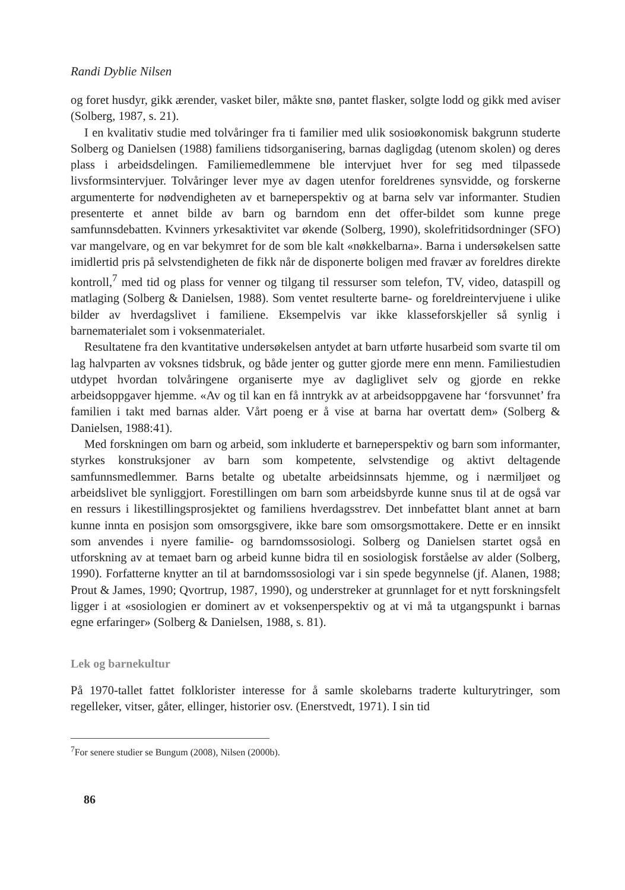Randi Dyblie Nilsen
og foret husdyr, gikk ærender, vasket biler, måkte snø, pantet flasker, solgte lodd og gikk med aviser (Solberg, 1987, s. 21).
I en kvalitativ studie med tolvåringer fra ti familier med ulik sosioøkonomisk bakgrunn studerte Solberg og Danielsen (1988) familiens tidsorganisering, barnas dagligdag (utenom skolen) og deres plass i arbeidsdelingen. Familiemedlemmene ble intervjuet hver for seg med tilpassede livsformsintervjuer. Tolvåringer lever mye av dagen utenfor foreldrenes synsvidde, og forskerne argumenterte for nødvendigheten av et barneperspektiv og at barna selv var informanter. Studien presenterte et annet bilde av barn og barndom enn det offer-bildet som kunne prege samfunnsdebatten. Kvinners yrkesaktivitet var økende (Solberg, 1990), skolefritidsordninger (SFO) var mangelvare, og en var bekymret for de som ble kalt «nøkkelbarna». Barna i undersøkelsen satte imidlertid pris på selvstendigheten de fikk når de disponerte boligen med fravær av foreldres direkte kontroll,<sup>7</sup> med tid og plass for venner og tilgang til ressurser som telefon, TV, video, dataspill og matlaging (Solberg & Danielsen, 1988). Som ventet resulterte barne- og foreldreintervjuene i ulike bilder av hverdagslivet i familiene. Eksempelvis var ikke klasseforskjeller så synlig i barnematerialet som i voksenmaterialet.
Resultatene fra den kvantitative undersøkelsen antydet at barn utførte husarbeid som svarte til om lag halvparten av voksnes tidsbruk, og både jenter og gutter gjorde mere enn menn. Familiestudien utdypet hvordan tolvåringene organiserte mye av dagliglivet selv og gjorde en rekke arbeidsoppgaver hjemme. «Av og til kan en få inntrykk av at arbeidsoppgavene har ‘forsvunnet’ fra familien i takt med barnas alder. Vårt poeng er å vise at barna har overtatt dem» (Solberg & Danielsen, 1988:41).
Med forskningen om barn og arbeid, som inkluderte et barneperspektiv og barn som informanter, styrkes konstruksjoner av barn som kompetente, selvstendige og aktivt deltagende samfunnsmedlemmer. Barns betalte og ubetalte arbeidsinnsats hjemme, og i nærmiljøet og arbeidslivet ble synliggjort. Forestillingen om barn som arbeidsbyrde kunne snus til at de også var en ressurs i likestillingsprosjektet og familiens hverdagsstrev. Det innbefattet blant annet at barn kunne innta en posisjon som omsorgsgivere, ikke bare som omsorgsmottakere. Dette er en innsikt som anvendes i nyere familie- og barndomssosiologi. Solberg og Danielsen startet også en utforskning av at temaet barn og arbeid kunne bidra til en sosiologisk forståelse av alder (Solberg, 1990). Forfatterne knytter an til at barndomssosiologi var i sin spede begynnelse (jf. Alanen, 1988; Prout & James, 1990; Qvortrup, 1987, 1990), og understreker at grunnlaget for et nytt forskningsfelt ligger i at «sosiologien er dominert av et voksenperspektiv og at vi må ta utgangspunkt i barnas egne erfaringer» (Solberg & Danielsen, 1988, s. 81).
Lek og barnekultur
På 1970-tallet fattet folklorister interesse for å samle skolebarns traderte kulturytringer, som regelleker, vitser, gåter, ellinger, historier osv. (Enerstvedt, 1971). I sin tid
<sup>7</sup> For senere studier se Bungum (2008), Nilsen (2000b).
86